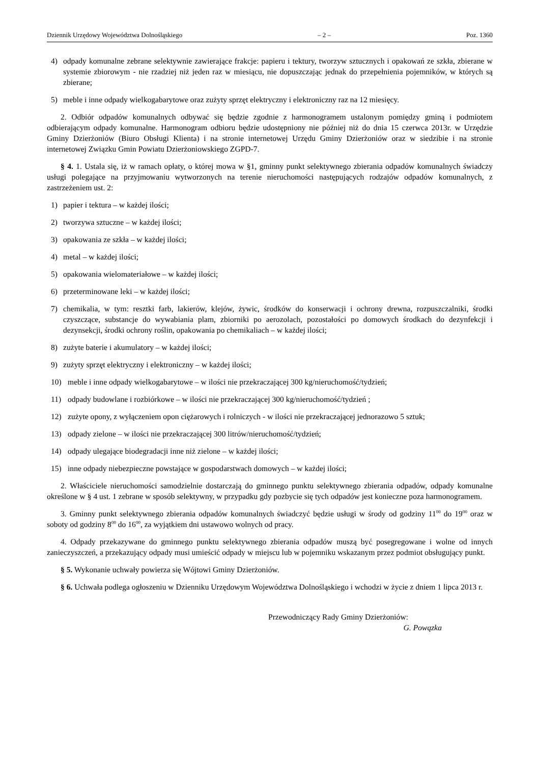Dziennik Urzędowy Województwa Dolnośląskiego – 2 – Poz. 1360
4) odpady komunalne zebrane selektywnie zawierające frakcje: papieru i tektury, tworzyw sztucznych i opakowań ze szkła, zbierane w systemie zbiorowym - nie rzadziej niż jeden raz w miesiącu, nie dopuszczając jednak do przepełnienia pojemników, w których są zbierane;
5) meble i inne odpady wielkogabarytowe oraz zużyty sprzęt elektryczny i elektroniczny raz na 12 miesięcy.
2. Odbiór odpadów komunalnych odbywać się będzie zgodnie z harmonogramem ustalonym pomiędzy gminą i podmiotem odbierającym odpady komunalne. Harmonogram odbioru będzie udostępniony nie później niż do dnia 15 czerwca 2013r. w Urzędzie Gminy Dzierżoniów (Biuro Obsługi Klienta) i na stronie internetowej Urzędu Gminy Dzierżoniów oraz w siedzibie i na stronie internetowej Związku Gmin Powiatu Dzierżoniowskiego ZGPD-7.
§ 4. 1. Ustala się, iż w ramach opłaty, o której mowa w §1, gminny punkt selektywnego zbierania odpadów komunalnych świadczy usługi polegające na przyjmowaniu wytworzonych na terenie nieruchomości następujących rodzajów odpadów komunalnych, z zastrzeżeniem ust. 2:
1) papier i tektura – w każdej ilości;
2) tworzywa sztuczne – w każdej ilości;
3) opakowania ze szkła – w każdej ilości;
4) metal – w każdej ilości;
5) opakowania wielomateriałowe – w każdej ilości;
6) przeterminowane leki – w każdej ilości;
7) chemikalia, w tym: resztki farb, lakierów, klejów, żywic, środków do konserwacji i ochrony drewna, rozpuszczalniki, środki czyszczące, substancje do wywabiania plam, zbiorniki po aerozolach, pozostałości po domowych środkach do dezynfekcji i dezynsekcji, środki ochrony roślin, opakowania po chemikaliach – w każdej ilości;
8) zużyte baterie i akumulatory – w każdej ilości;
9) zużyty sprzęt elektryczny i elektroniczny – w każdej ilości;
10) meble i inne odpady wielkogabarytowe – w ilości nie przekraczającej 300 kg/nieruchomość/tydzień;
11) odpady budowlane i rozbiórkowe – w ilości nie przekraczającej 300 kg/nieruchomość/tydzień ;
12) zużyte opony, z wyłączeniem opon ciężarowych i rolniczych - w ilości nie przekraczającej jednorazowo 5 sztuk;
13) odpady zielone – w ilości nie przekraczającej 300 litrów/nieruchomość/tydzień;
14) odpady ulegające biodegradacji inne niż zielone – w każdej ilości;
15) inne odpady niebezpieczne powstające w gospodarstwach domowych – w każdej ilości;
2. Właściciele nieruchomości samodzielnie dostarczają do gminnego punktu selektywnego zbierania odpadów, odpady komunalne określone w § 4 ust. 1 zebrane w sposób selektywny, w przypadku gdy pozbycie się tych odpadów jest konieczne poza harmonogramem.
3. Gminny punkt selektywnego zbierania odpadów komunalnych świadczyć będzie usługi w środy od godziny 11<sup>00</sup> do 19<sup>00</sup> oraz w soboty od godziny 8<sup>00</sup> do 16<sup>00</sup>, za wyjątkiem dni ustawowo wolnych od pracy.
4. Odpady przekazywane do gminnego punktu selektywnego zbierania odpadów muszą być posegregowane i wolne od innych zanieczyszczeń, a przekazujący odpady musi umieścić odpady w miejscu lub w pojemniku wskazanym przez podmiot obsługujący punkt.
§ 5. Wykonanie uchwały powierza się Wójtowi Gminy Dzierżoniów.
§ 6. Uchwała podlega ogłoszeniu w Dzienniku Urzędowym Województwa Dolnośląskiego i wchodzi w życie z dniem 1 lipca 2013 r.
Przewodniczący Rady Gminy Dzierżoniów:
G. Powązka